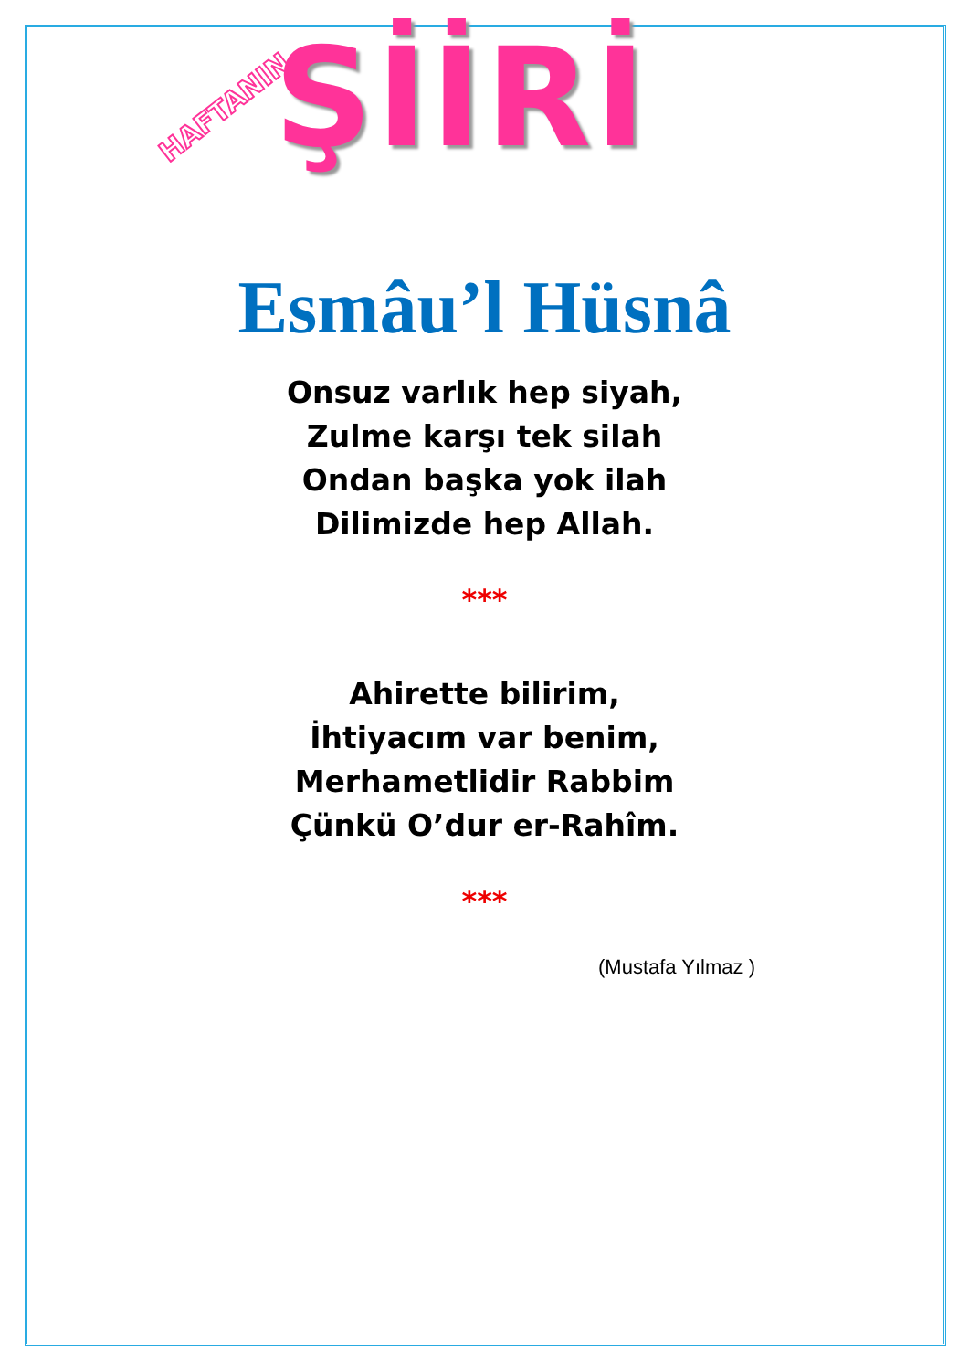HAFTANIN ŞİİRİ
Esmâu’l Hüsnâ
Onsuz varlık hep siyah,
Zulme karşı tek silah
Ondan başka yok ilah
Dilimizde hep Allah.
***
Ahirette bilirim,
İhtiyacım var benim,
Merhametlidir Rabbim
Çünkü O’dur er-Rahîm.
***
(Mustafa Yılmaz )